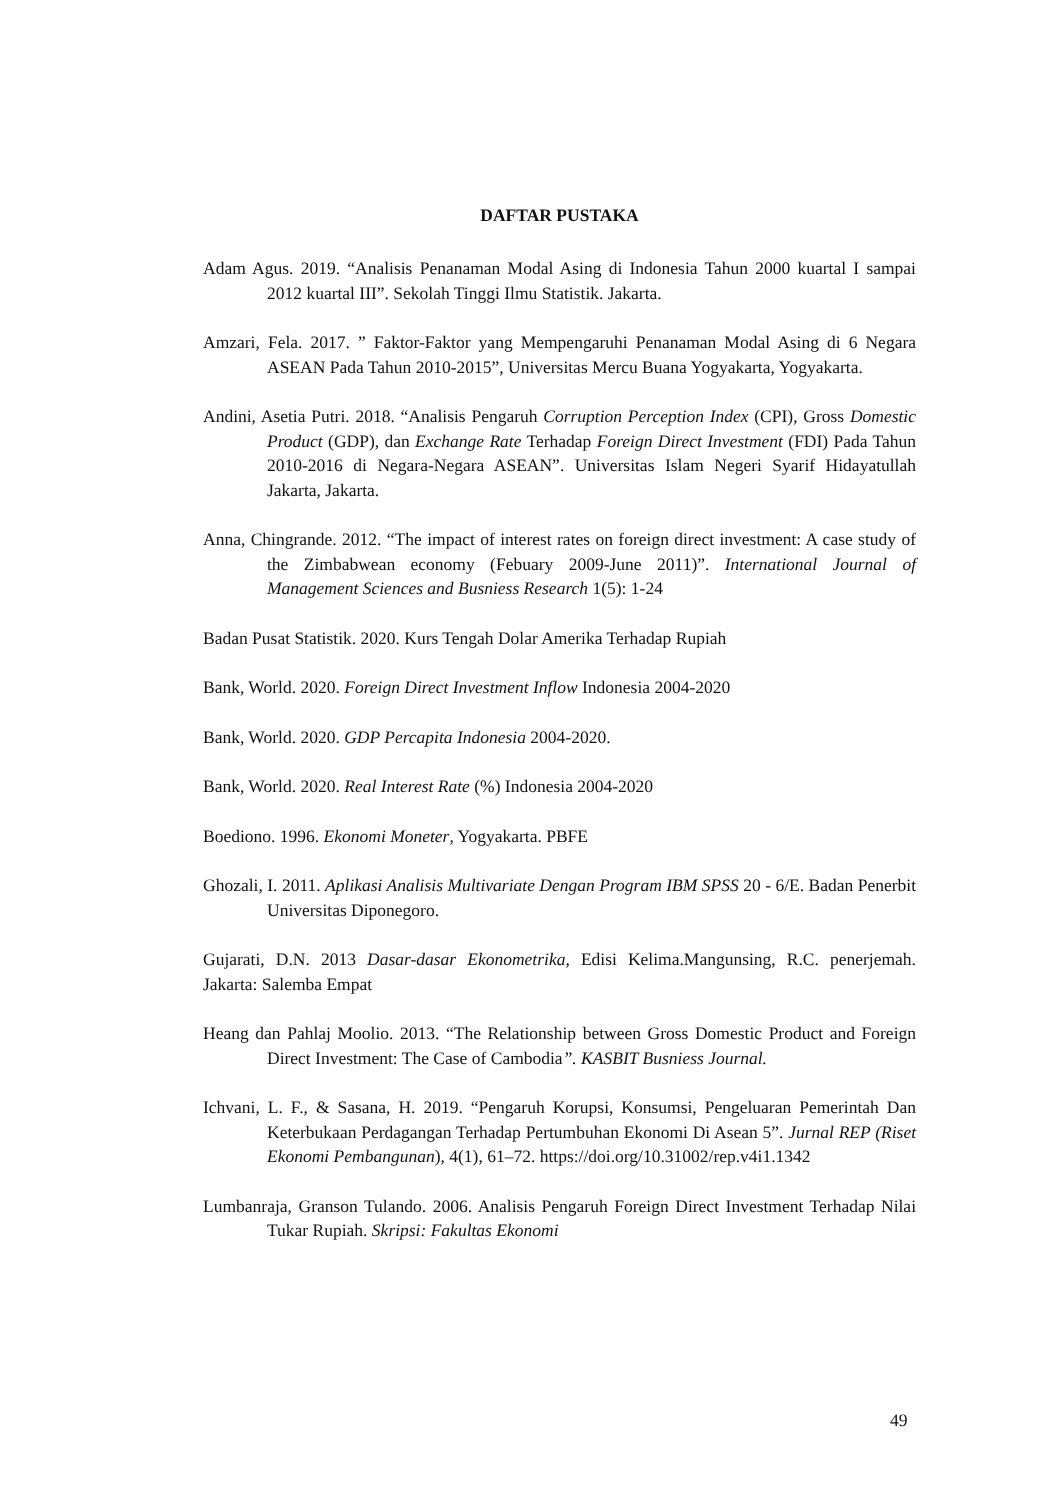DAFTAR PUSTAKA
Adam Agus. 2019. “Analisis Penanaman Modal Asing di Indonesia Tahun 2000 kuartal I sampai 2012 kuartal III”. Sekolah Tinggi Ilmu Statistik. Jakarta.
Amzari, Fela. 2017. ” Faktor-Faktor yang Mempengaruhi Penanaman Modal Asing di 6 Negara ASEAN Pada Tahun 2010-2015”, Universitas Mercu Buana Yogyakarta, Yogyakarta.
Andini, Asetia Putri. 2018. “Analisis Pengaruh Corruption Perception Index (CPI), Gross Domestic Product (GDP), dan Exchange Rate Terhadap Foreign Direct Investment (FDI) Pada Tahun 2010-2016 di Negara-Negara ASEAN”. Universitas Islam Negeri Syarif Hidayatullah Jakarta, Jakarta.
Anna, Chingrande. 2012. “The impact of interest rates on foreign direct investment: A case study of the Zimbabwean economy (Febuary 2009-June 2011)”. International Journal of Management Sciences and Busniess Research 1(5): 1-24
Badan Pusat Statistik. 2020. Kurs Tengah Dolar Amerika Terhadap Rupiah
Bank, World. 2020. Foreign Direct Investment Inflow Indonesia 2004-2020
Bank, World. 2020. GDP Percapita Indonesia 2004-2020.
Bank, World. 2020. Real Interest Rate (%) Indonesia 2004-2020
Boediono. 1996. Ekonomi Moneter, Yogyakarta. PBFE
Ghozali, I. 2011. Aplikasi Analisis Multivariate Dengan Program IBM SPSS 20 - 6/E. Badan Penerbit Universitas Diponegoro.
Gujarati, D.N. 2013 Dasar-dasar Ekonometrika, Edisi Kelima.Mangunsing, R.C. penerjemah. Jakarta: Salemba Empat
Heang dan Pahlaj Moolio. 2013. “The Relationship between Gross Domestic Product and Foreign Direct Investment: The Case of Cambodia”. KASBIT Busniess Journal.
Ichvani, L. F., & Sasana, H. 2019. “Pengaruh Korupsi, Konsumsi, Pengeluaran Pemerintah Dan Keterbukaan Perdagangan Terhadap Pertumbuhan Ekonomi Di Asean 5”. Jurnal REP (Riset Ekonomi Pembangunan), 4(1), 61–72. https://doi.org/10.31002/rep.v4i1.1342
Lumbanraja, Granson Tulando. 2006. Analisis Pengaruh Foreign Direct Investment Terhadap Nilai Tukar Rupiah. Skripsi: Fakultas Ekonomi
49